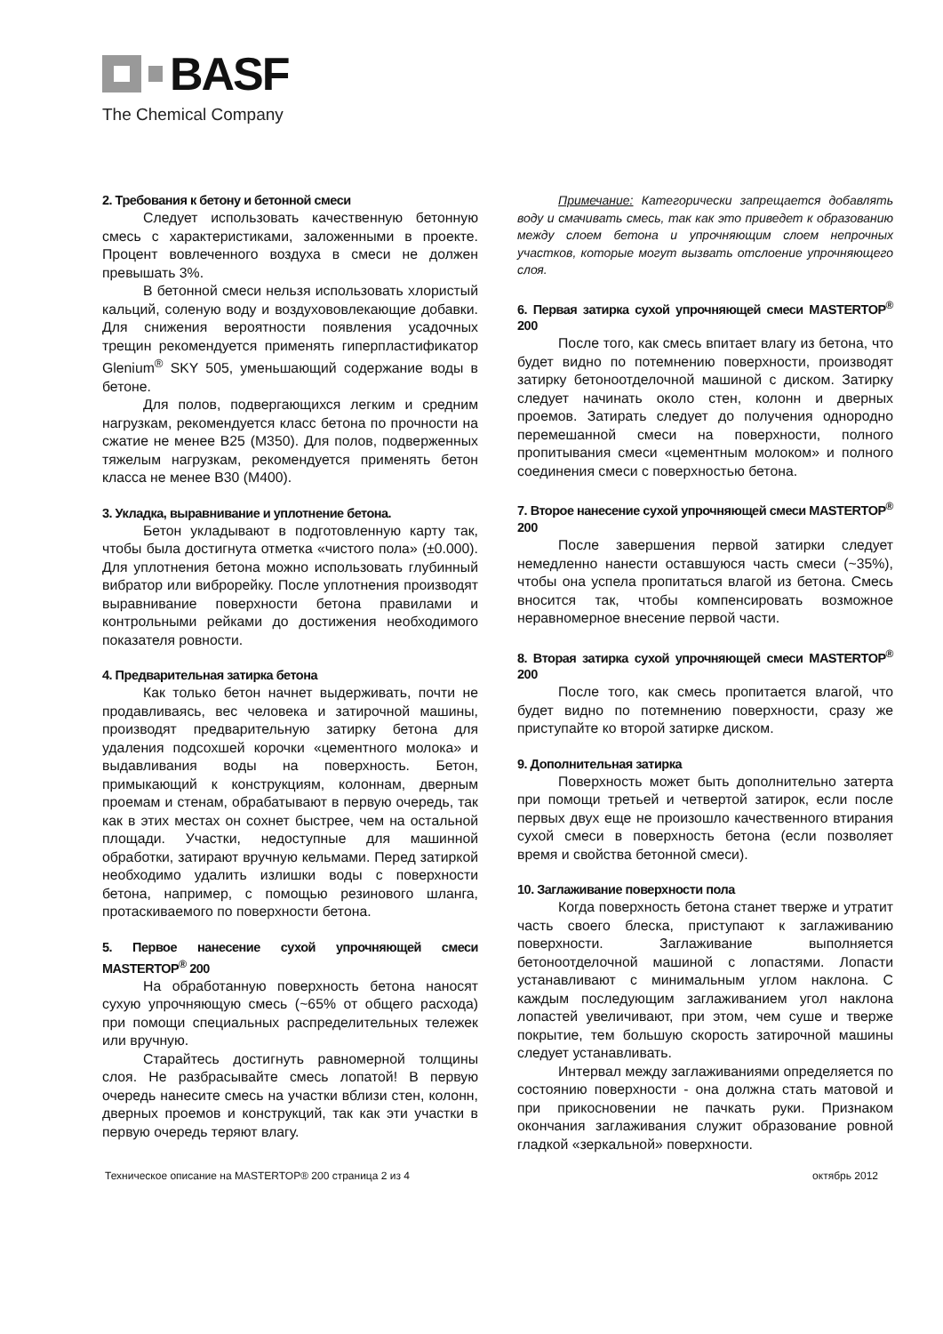BASF
The Chemical Company
2. Требования к бетону и бетонной смеси
Следует использовать качественную бетонную смесь с характеристиками, заложенными в проекте. Процент вовлеченного воздуха в смеси не должен превышать 3%.
В бетонной смеси нельзя использовать хлористый кальций, соленую воду и воздухововлекающие добавки. Для снижения вероятности появления усадочных трещин рекомендуется применять гиперпластификатор Glenium<sup>®</sup> SKY 505, уменьшающий содержание воды в бетоне.
Для полов, подвергающихся легким и средним нагрузкам, рекомендуется класс бетона по прочности на сжатие не менее В25 (М350). Для полов, подверженных тяжелым нагрузкам, рекомендуется применять бетон класса не менее В30 (М400).
3. Укладка, выравнивание и уплотнение бетона.
Бетон укладывают в подготовленную карту так, чтобы была достигнута отметка «чистого пола» (±0.000). Для уплотнения бетона можно использовать глубинный вибратор или виброрейку. После уплотнения производят выравнивание поверхности бетона правилами и контрольными рейками до достижения необходимого показателя ровности.
4. Предварительная затирка бетона
Как только бетон начнет выдерживать, почти не продавливаясь, вес человека и затирочной машины, производят предварительную затирку бетона для удаления подсохшей корочки «цементного молока» и выдавливания воды на поверхность. Бетон, примыкающий к конструкциям, колоннам, дверным проемам и стенам, обрабатывают в первую очередь, так как в этих местах он сохнет быстрее, чем на остальной площади. Участки, недоступные для машинной обработки, затирают вручную кельмами. Перед затиркой необходимо удалить излишки воды с поверхности бетона, например, с помощью резинового шланга, протаскиваемого по поверхности бетона.
5. Первое нанесение сухой упрочняющей смеси MASTERTOP<sup>®</sup> 200
На обработанную поверхность бетона наносят сухую упрочняющую смесь (~65% от общего расхода) при помощи специальных распределительных тележек или вручную.
Старайтесь достигнуть равномерной толщины слоя. Не разбрасывайте смесь лопатой! В первую очередь нанесите смесь на участки вблизи стен, колонн, дверных проемов и конструкций, так как эти участки в первую очередь теряют влагу.
Примечание: Категорически запрещается добавлять воду и смачивать смесь, так как это приведет к образованию между слоем бетона и упрочняющим слоем непрочных участков, которые могут вызвать отслоение упрочняющего слоя.
6. Первая затирка сухой упрочняющей смеси MASTERTOP<sup>®</sup> 200
После того, как смесь впитает влагу из бетона, что будет видно по потемнению поверхности, производят затирку бетоноотделочной машиной с диском. Затирку следует начинать около стен, колонн и дверных проемов. Затирать следует до получения однородно перемешанной смеси на поверхности, полного пропитывания смеси «цементным молоком» и полного соединения смеси с поверхностью бетона.
7. Второе нанесение сухой упрочняющей смеси MASTERTOP<sup>®</sup> 200
После завершения первой затирки следует немедленно нанести оставшуюся часть смеси (~35%), чтобы она успела пропитаться влагой из бетона. Смесь вносится так, чтобы компенсировать возможное неравномерное внесение первой части.
8. Вторая затирка сухой упрочняющей смеси MASTERTOP<sup>®</sup> 200
После того, как смесь пропитается влагой, что будет видно по потемнению поверхности, сразу же приступайте ко второй затирке диском.
9. Дополнительная затирка
Поверхность может быть дополнительно затерта при помощи третьей и четвертой затирок, если после первых двух еще не произошло качественного втирания сухой смеси в поверхность бетона (если позволяет время и свойства бетонной смеси).
10. Заглаживание поверхности пола
Когда поверхность бетона станет тверже и утратит часть своего блеска, приступают к заглаживанию поверхности. Заглаживание выполняется бетоноотделочной машиной с лопастями. Лопасти устанавливают с минимальным углом наклона. С каждым последующим заглаживанием угол наклона лопастей увеличивают, при этом, чем суше и тверже покрытие, тем большую скорость затирочной машины следует устанавливать.
Интервал между заглаживаниями определяется по состоянию поверхности - она должна стать матовой и при прикосновении не пачкать руки. Признаком окончания заглаживания служит образование ровной гладкой «зеркальной» поверхности.
Техническое описание на MASTERTOP® 200 страница 2 из 4 октябрь 2012